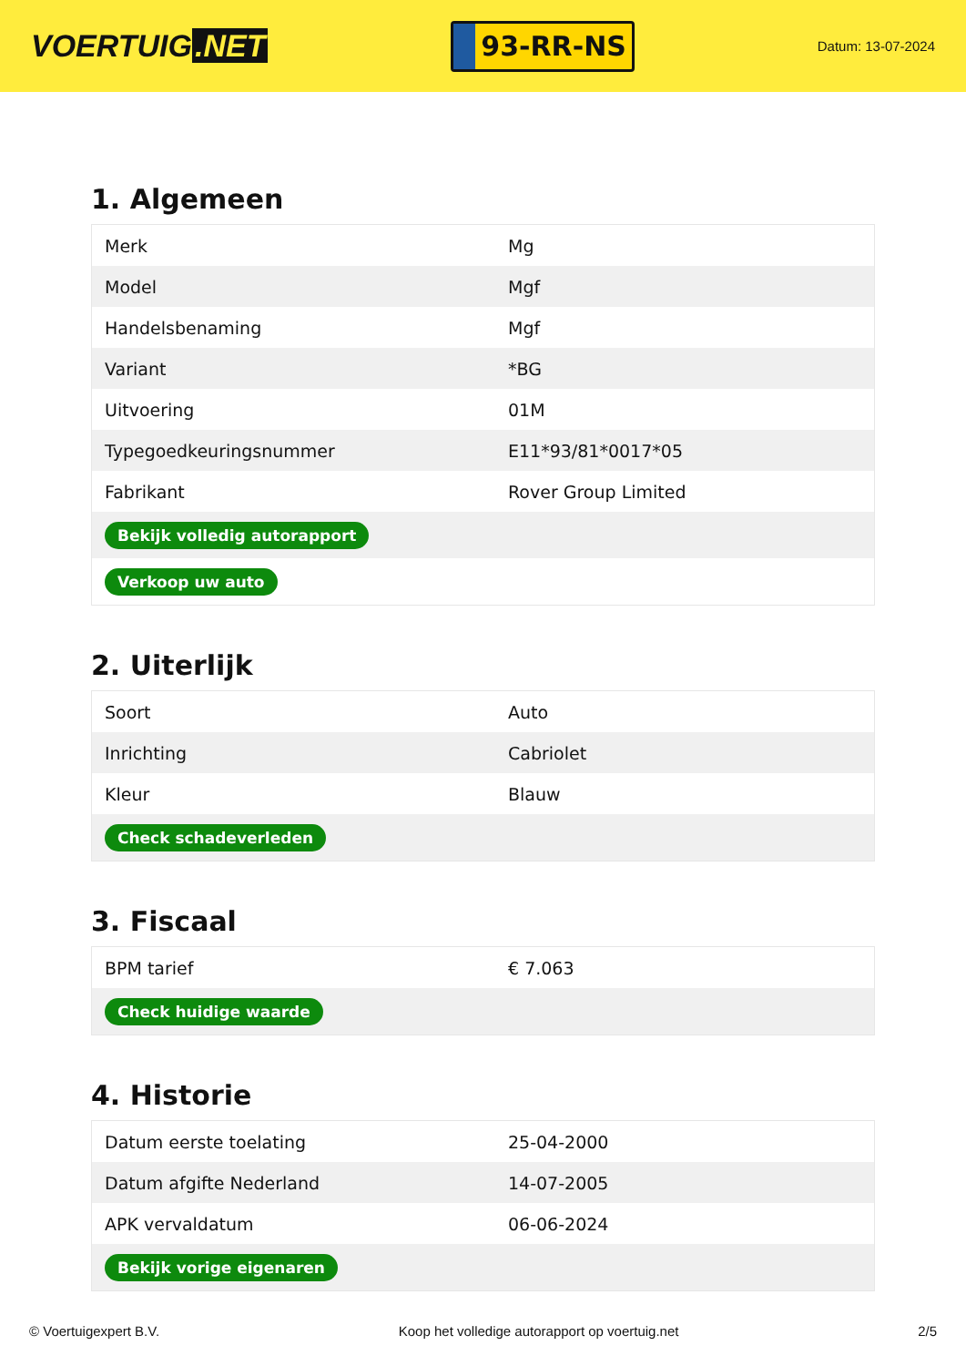VOERTUIG.NET
93-RR-NS
Datum: 13-07-2024
1. Algemeen
| Merk | Mg |
| Model | Mgf |
| Handelsbenaming | Mgf |
| Variant | *BG |
| Uitvoering | 01M |
| Typegoedkeuringsnummer | E11*93/81*0017*05 |
| Fabrikant | Rover Group Limited |
| Bekijk volledig autorapport | |
| Verkoop uw auto | |
2. Uiterlijk
| Soort | Auto |
| Inrichting | Cabriolet |
| Kleur | Blauw |
| Check schadeverleden | |
3. Fiscaal
| BPM tarief | € 7.063 |
| Check huidige waarde | |
4. Historie
| Datum eerste toelating | 25-04-2000 |
| Datum afgifte Nederland | 14-07-2005 |
| APK vervaldatum | 06-06-2024 |
| Bekijk vorige eigenaren | |
© Voertuigexpert B.V. Koop het volledige autorapport op voertuig.net 2/5